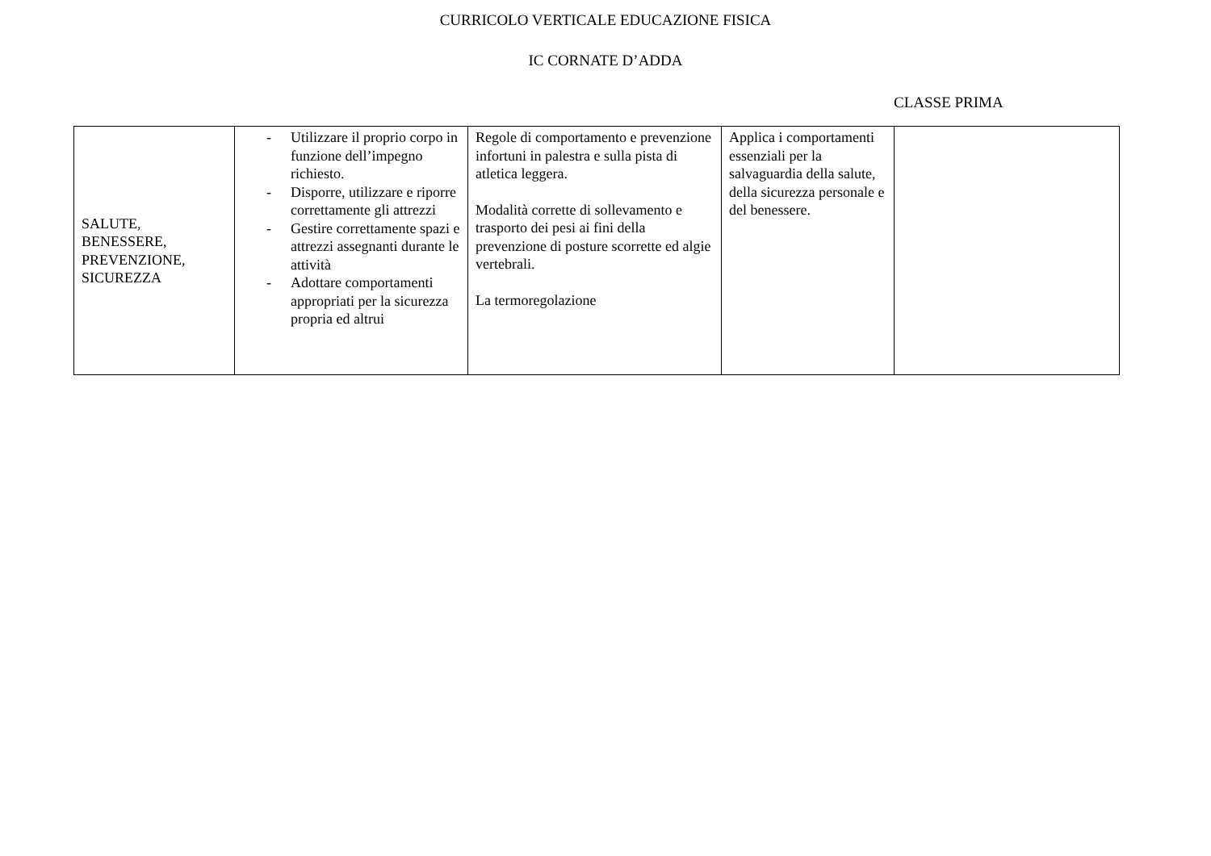CURRICOLO VERTICALE EDUCAZIONE FISICA
IC CORNATE D’ADDA
CLASSE PRIMA
| SALUTE, BENESSERE, PREVENZIONE, SICUREZZA | - Utilizzare il proprio corpo in funzione dell’impegno richiesto. - Disporre, utilizzare e riporre correttamente gli attrezzi - Gestire correttamente spazi e attrezzi assegnanti durante le attività - Adottare comportamenti appropriati per la sicurezza propria ed altrui | Regole di comportamento e prevenzione infortuni in palestra e sulla pista di atletica leggera. Modalità corrette di sollevamento e trasporto dei pesi ai fini della prevenzione di posture scorrette ed algie vertebrali. La termoregolazione | Applica i comportamenti essenziali per la salvaguardia della salute, della sicurezza personale e del benessere. | |